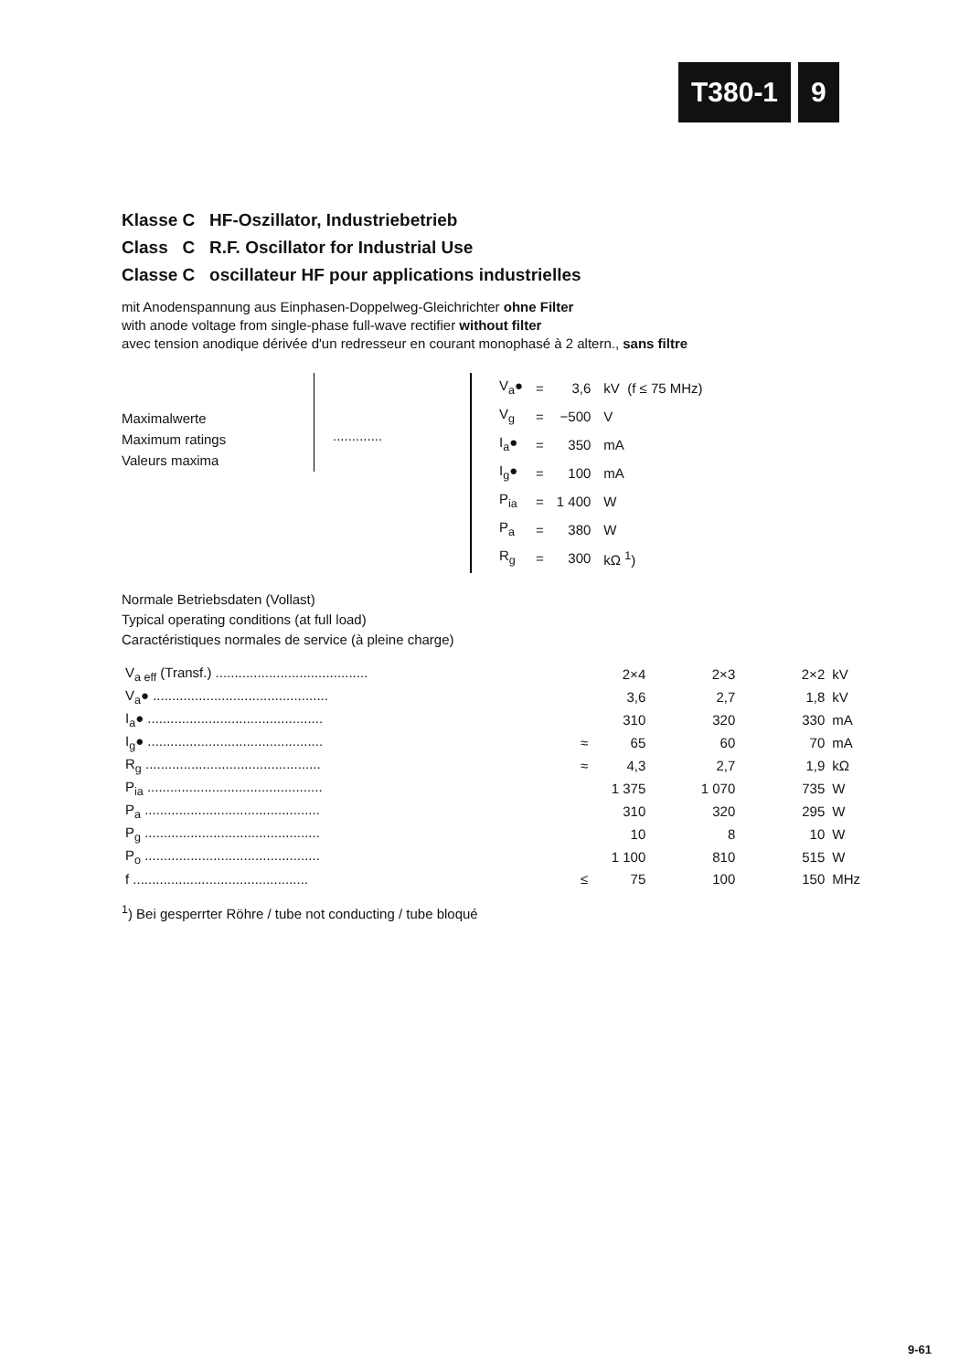T380-1 9
Klasse C HF-Oszillator, Industriebetrieb
Class C R.F. Oscillator for Industrial Use
Classe C oscillateur HF pour applications industrielles
mit Anodenspannung aus Einphasen-Doppelweg-Gleichrichter ohne Filter
with anode voltage from single-phase full-wave rectifier without filter
avec tension anodique dérivée d'un redresseur en courant monophasé à 2 altern., sans filtre
Maximalwerte
Maximum ratings
Valeurs maxima
.............
| V<sub>a</sub>● | = | 3,6 | kV (f ≤ 75 MHz) |
| V<sub>g</sub> | = | −500 | V |
| I<sub>a</sub>● | = | 350 | mA |
| I<sub>g</sub>● | = | 100 | mA |
| P<sub>ia</sub> | = | 1 400 | W |
| P<sub>a</sub> | = | 380 | W |
| R<sub>g</sub> | = | 300 | kΩ <sup>1</sup>) |
Normale Betriebsdaten (Vollast)
Typical operating conditions (at full load)
Caractéristiques normales de service (à pleine charge)
| V<sub>a eff</sub> (Transf.) ........................................ | | 2×4 | 2×3 | 2×2 | kV |
| V<sub>a</sub>● .............................................. | | 3,6 | 2,7 | 1,8 | kV |
| I<sub>a</sub>● .............................................. | | 310 | 320 | 330 | mA |
| I<sub>g</sub>● .............................................. | ≈ | 65 | 60 | 70 | mA |
| R<sub>g</sub> .............................................. | ≈ | 4,3 | 2,7 | 1,9 | kΩ |
| P<sub>ia</sub> .............................................. | | 1 375 | 1 070 | 735 | W |
| P<sub>a</sub> .............................................. | | 310 | 320 | 295 | W |
| P<sub>g</sub> .............................................. | | 10 | 8 | 10 | W |
| P<sub>o</sub> .............................................. | | 1 100 | 810 | 515 | W |
| f .............................................. | ≤ | 75 | 100 | 150 | MHz |
<sup>1</sup>) Bei gesperrter Röhre / tube not conducting / tube bloqué
9-61